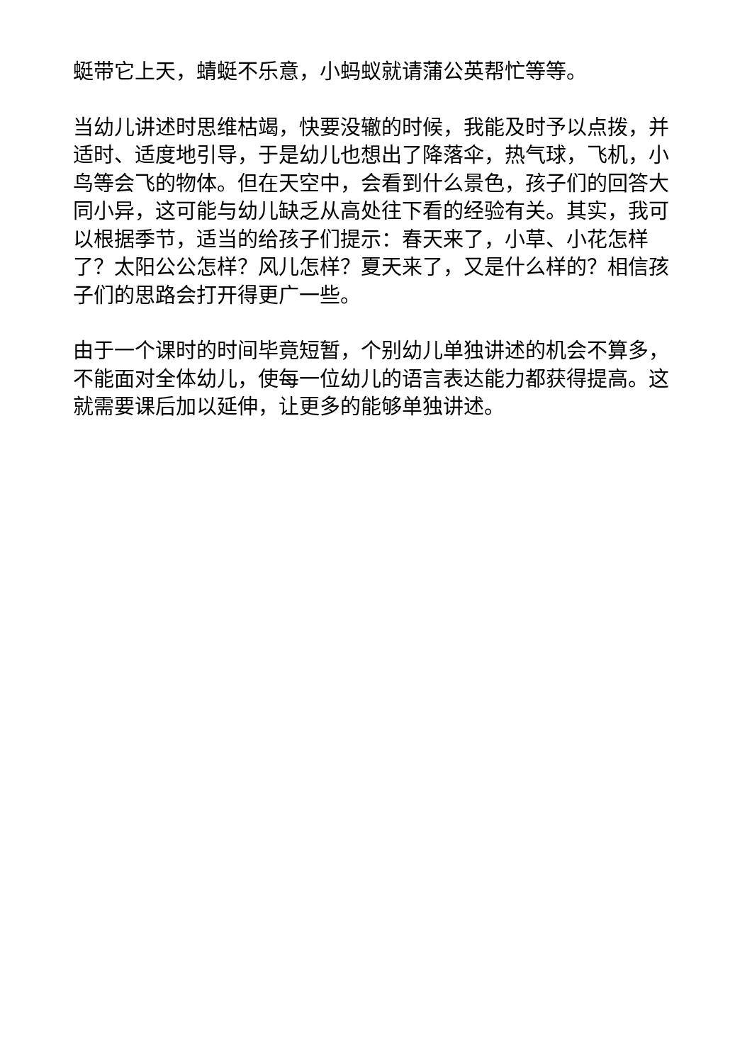蜓带它上天，蜻蜓不乐意，小蚂蚁就请蒲公英帮忙等等。
当幼儿讲述时思维枯竭，快要没辙的时候，我能及时予以点拨，并适时、适度地引导，于是幼儿也想出了降落伞，热气球，飞机，小鸟等会飞的物体。但在天空中，会看到什么景色，孩子们的回答大同小异，这可能与幼儿缺乏从高处往下看的经验有关。其实，我可以根据季节，适当的给孩子们提示：春天来了，小草、小花怎样了？太阳公公怎样？风儿怎样？夏天来了，又是什么样的？相信孩子们的思路会打开得更广一些。
由于一个课时的时间毕竟短暂，个别幼儿单独讲述的机会不算多，不能面对全体幼儿，使每一位幼儿的语言表达能力都获得提高。这就需要课后加以延伸，让更多的能够单独讲述。